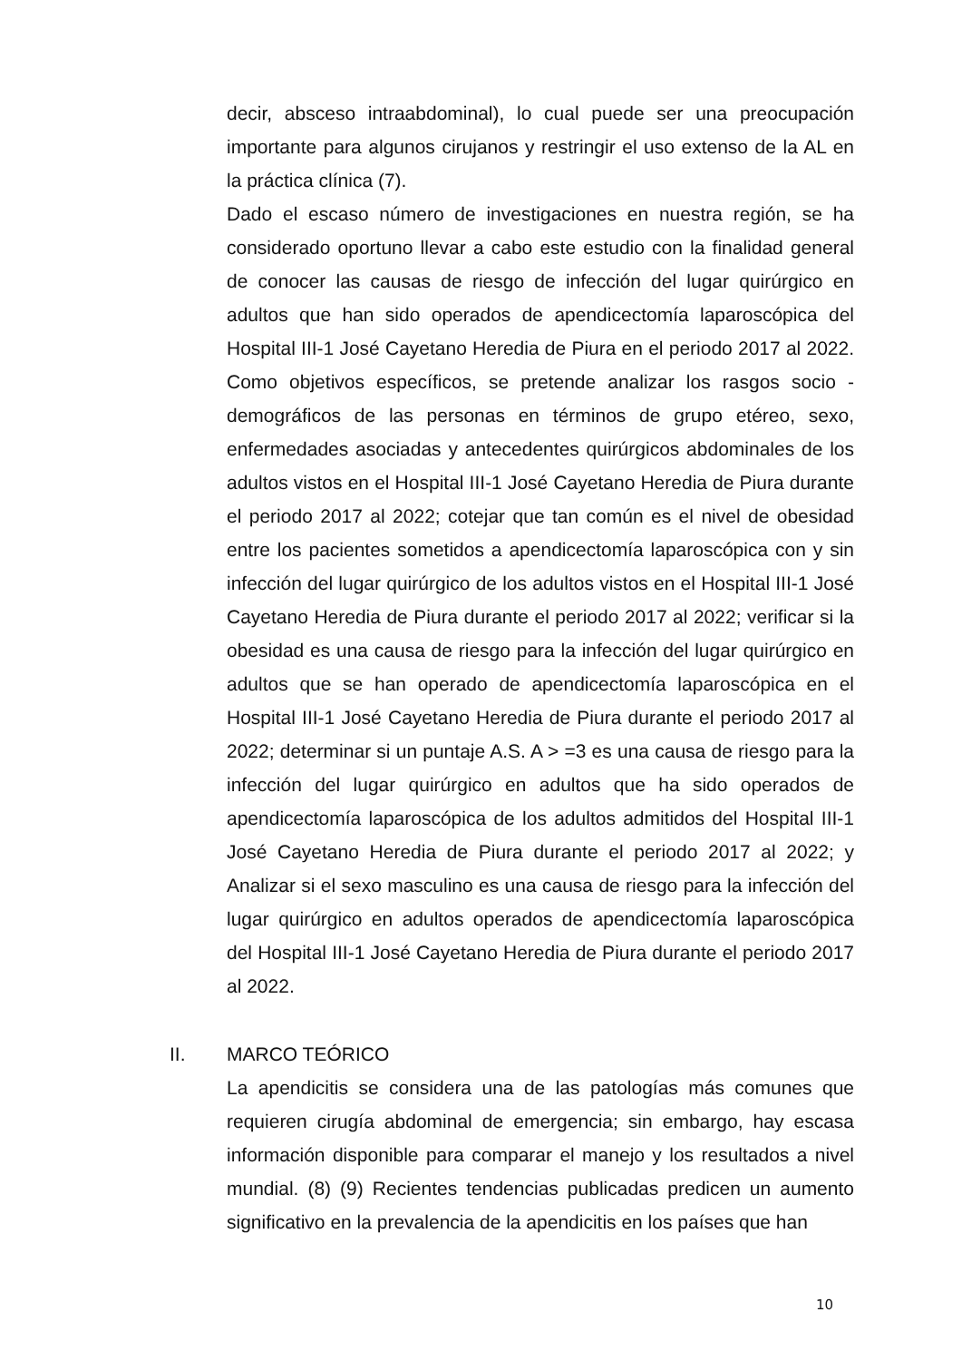decir, absceso intraabdominal), lo cual puede ser una preocupación importante para algunos cirujanos y restringir el uso extenso de la AL en la práctica clínica (7).
Dado el escaso número de investigaciones en nuestra región, se ha considerado oportuno llevar a cabo este estudio con la finalidad general de conocer las causas de riesgo de infección del lugar quirúrgico en adultos que han sido operados de apendicectomía laparoscópica del Hospital III-1 José Cayetano Heredia de Piura en el periodo 2017 al 2022. Como objetivos específicos, se pretende analizar los rasgos socio - demográficos de las personas en términos de grupo etéreo, sexo, enfermedades asociadas y antecedentes quirúrgicos abdominales de los adultos vistos en el Hospital III-1 José Cayetano Heredia de Piura durante el periodo 2017 al 2022; cotejar que tan común es el nivel de obesidad entre los pacientes sometidos a apendicectomía laparoscópica con y sin infección del lugar quirúrgico de los adultos vistos en el Hospital III-1 José Cayetano Heredia de Piura durante el periodo 2017 al 2022; verificar si la obesidad es una causa de riesgo para la infección del lugar quirúrgico en adultos que se han operado de apendicectomía laparoscópica en el Hospital III-1 José Cayetano Heredia de Piura durante el periodo 2017 al 2022; determinar si un puntaje A.S. A > =3 es una causa de riesgo para la infección del lugar quirúrgico en adultos que ha sido operados de apendicectomía laparoscópica de los adultos admitidos del Hospital III-1 José Cayetano Heredia de Piura durante el periodo 2017 al 2022; y Analizar si el sexo masculino es una causa de riesgo para la infección del lugar quirúrgico en adultos operados de apendicectomía laparoscópica del Hospital III-1 José Cayetano Heredia de Piura durante el periodo 2017 al 2022.
II. MARCO TEÓRICO
La apendicitis se considera una de las patologías más comunes que requieren cirugía abdominal de emergencia; sin embargo, hay escasa información disponible para comparar el manejo y los resultados a nivel mundial. (8) (9) Recientes tendencias publicadas predicen un aumento significativo en la prevalencia de la apendicitis en los países que han
10